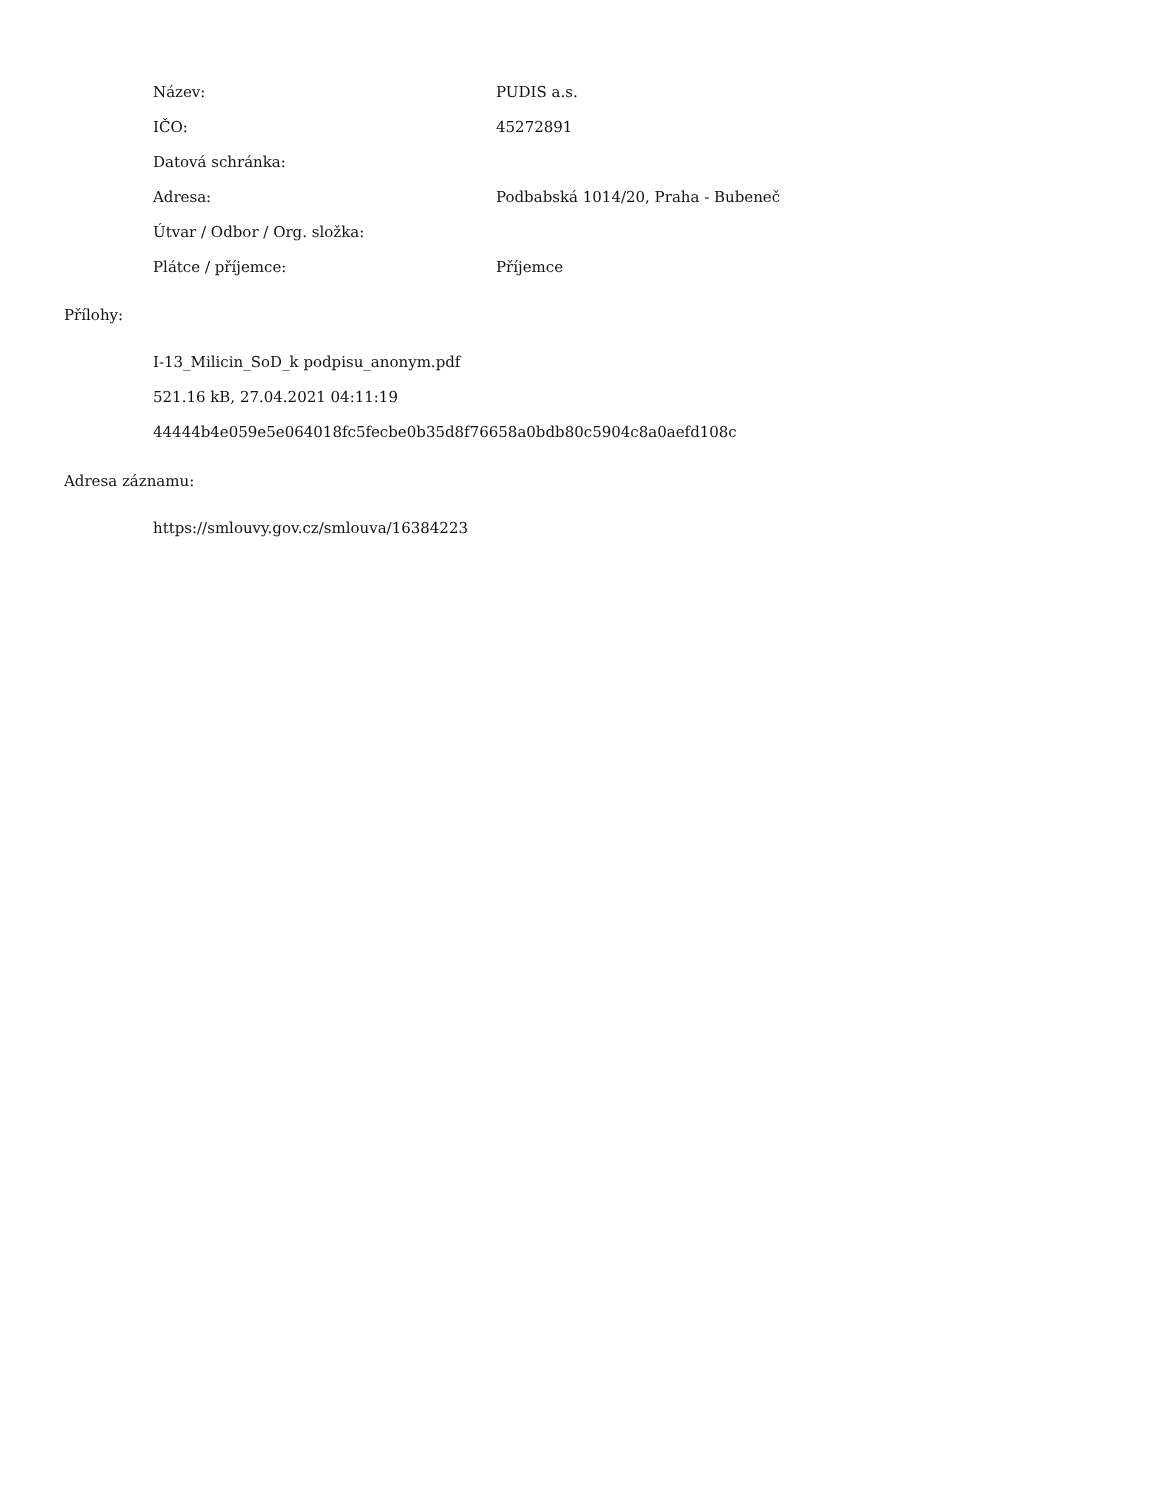| Název: | PUDIS a.s. |
| IČO: | 45272891 |
| Datová schránka: | |
| Adresa: | Podbabská 1014/20, Praha - Bubeneč |
| Útvar / Odbor / Org. složka: | |
| Plátce / příjemce: | Příjemce |
Přílohy:
I-13_Milicin_SoD_k podpisu_anonym.pdf
521.16 kB, 27.04.2021 04:11:19
44444b4e059e5e064018fc5fecbe0b35d8f76658a0bdb80c5904c8a0aefd108c
Adresa záznamu:
https://smlouvy.gov.cz/smlouva/16384223